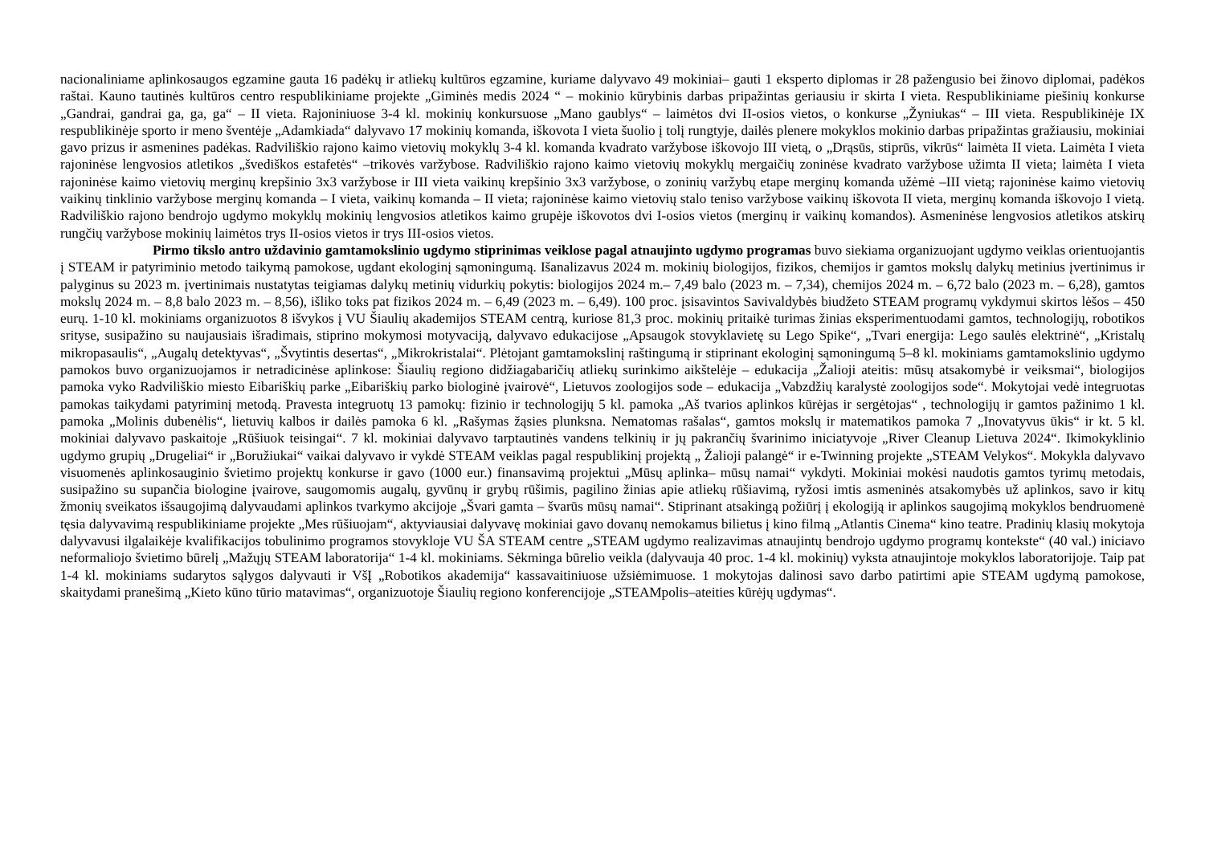nacionaliniame aplinkosaugos egzamine gauta 16 padėkų ir atliekų kultūros egzamine, kuriame dalyvavo 49 mokiniai– gauti 1 eksperto diplomas ir 28 pažengusio bei žinovo diplomai, padėkos raštai. Kauno tautinės kultūros centro respublikiniame projekte „Giminės medis 2024 “ – mokinio kūrybinis darbas pripažintas geriausiu ir skirta I vieta. Respublikiniame piešinių konkurse „Gandrai, gandrai ga, ga, ga“ – II vieta. Rajoniniuose 3-4 kl. mokinių konkursuose „Mano gaublys“ – laimėtos dvi II-osios vietos, o konkurse „Žyniukas“ – III vieta. Respublikinėje IX respublikinėje sporto ir meno šventėje „Adamkiada“ dalyvavo 17 mokinių komanda, iškovota I vieta šuolio į tolį rungtyje, dailės plenere mokyklos mokinio darbas pripažintas gražiausiu, mokiniai gavo prizus ir asmenines padėkas. Radviliškio rajono kaimo vietovių mokyklų 3-4 kl. komanda kvadrato varžybose iškovojo III vietą, o „Drąsūs, stiprūs, vikrūs“ laimėta II vieta. Laimėta I vieta rajoninėse lengvosios atletikos „švediškos estafetės“ –trikovės varžybose. Radviliškio rajono kaimo vietovių mokyklų mergaičių zoninėse kvadrato varžybose užimta II vieta; laimėta I vieta rajoninėse kaimo vietovių merginų krepšinio 3x3 varžybose ir III vieta vaikinų krepšinio 3x3 varžybose, o zoninių varžybų etape merginų komanda užėmė –III vietą; rajoninėse kaimo vietovių vaikinų tinklinio varžybose merginų komanda – I vieta, vaikinų komanda – II vieta; rajoninėse kaimo vietovių stalo teniso varžybose vaikinų iškovota II vieta, merginų komanda iškovojo I vietą. Radviliškio rajono bendrojo ugdymo mokyklų mokinių lengvosios atletikos kaimo grupėje iškovotos dvi I-osios vietos (merginų ir vaikinų komandos). Asmeninėse lengvosios atletikos atskirų rungčių varžybose mokinių laimėtos trys II-osios vietos ir trys III-osios vietos.
Pirmo tikslo antro uždavinio gamtamokslinio ugdymo stiprinimas veiklose pagal atnaujinto ugdymo programas buvo siekiama organizuojant ugdymo veiklas orientuojantis į STEAM ir patyriminio metodo taikymą pamokose, ugdant ekologinį sąmoningumą. Išanalizavus 2024 m. mokinių biologijos, fizikos, chemijos ir gamtos mokslų dalykų metinius įvertinimus ir palyginus su 2023 m. įvertinimais nustatytas teigiamas dalykų metinių vidurkių pokytis: biologijos 2024 m.– 7,49 balo (2023 m. – 7,34), chemijos 2024 m. – 6,72 balo (2023 m. – 6,28), gamtos mokslų 2024 m. – 8,8 balo 2023 m. – 8,56), išliko toks pat fizikos 2024 m. – 6,49 (2023 m. – 6,49). 100 proc. įsisavintos Savivaldybės biudžeto STEAM programų vykdymui skirtos lėšos – 450 eurų. 1-10 kl. mokiniams organizuotos 8 išvykos į VU Šiaulių akademijos STEAM centrą, kuriose 81,3 proc. mokinių pritaikė turimas žinias eksperimentuodami gamtos, technologijų, robotikos srityse, susipažino su naujausiais išradimais, stiprino mokymosi motyvaciją, dalyvavo edukacijose „Apsaugok stovyklavietę su Lego Spike“, „Tvari energija: Lego saulės elektrinė“, „Kristalų mikropasaulis“, „Augalų detektyvas“, „Švytintis desertas“, „Mikrokristalai“. Plėtojant gamtamokslinį raštingumą ir stiprinant ekologinį sąmoningumą 5–8 kl. mokiniams gamtamokslinio ugdymo pamokos buvo organizuojamos ir netradicinėse aplinkose: Šiaulių regiono didžiagabaričių atliekų surinkimo aikštelėje – edukacija „Žalioji ateitis: mūsų atsakomybė ir veiksmai“, biologijos pamoka vyko Radviliškio miesto Eibariškių parke „Eibariškių parko biologinė įvairovė“, Lietuvos zoologijos sode – edukacija „Vabzdžių karalystė zoologijos sode“. Mokytojai vedė integruotas pamokas taikydami patyriminį metodą. Pravesta integruotų 13 pamokų: fizinio ir technologijų 5 kl. pamoka „Aš tvarios aplinkos kūrėjas ir sergėtojas“ , technologijų ir gamtos pažinimo 1 kl. pamoka „Molinis dubenėlis“, lietuvių kalbos ir dailės pamoka 6 kl. „Rašymas žąsies plunksna. Nematomas rašalas“, gamtos mokslų ir matematikos pamoka 7 „Inovatyvus ūkis“ ir kt. 5 kl. mokiniai dalyvavo paskaitoje „Rūšiuok teisingai“. 7 kl. mokiniai dalyvavo tarptautinės vandens telkinių ir jų pakrančių švarinimo iniciatyvoje „River Cleanup Lietuva 2024“. Ikimokyklinio ugdymo grupių „Drugeliai“ ir „Boružiukai“ vaikai dalyvavo ir vykdė STEAM veiklas pagal respublikinį projektą „ Žalioji palangė“ ir e-Twinning projekte „STEAM Velykos“. Mokykla dalyvavo visuomenės aplinkosauginio švietimo projektų konkurse ir gavo (1000 eur.) finansavimą projektui „Mūsų aplinka– mūsų namai“ vykdyti. Mokiniai mokėsi naudotis gamtos tyrimų metodais, susipažino su supančia biologine įvairove, saugomomis augalų, gyvūnų ir grybų rūšimis, pagilino žinias apie atliekų rūšiavimą, ryžosi imtis asmeninės atsakomybės už aplinkos, savo ir kitų žmonių sveikatos išsaugojimą dalyvaudami aplinkos tvarkymo akcijoje „Švari gamta – švarūs mūsų namai“. Stiprinant atsakingą požiūrį į ekologiją ir aplinkos saugojimą mokyklos bendruomenė tęsia dalyvavimą respublikiniame projekte „Mes rūšiuojam“, aktyviausiai dalyvavę mokiniai gavo dovanų nemokamus bilietus į kino filmą „Atlantis Cinema“ kino teatre. Pradinių klasių mokytoja dalyvavusi ilgalaikėje kvalifikacijos tobulinimo programos stovykloje VU ŠA STEAM centre „STEAM ugdymo realizavimas atnaujintų bendrojo ugdymo programų kontekste“ (40 val.) iniciavo neformaliojo švietimo būrelį „Mažųjų STEAM laboratorija“ 1-4 kl. mokiniams. Sėkminga būrelio veikla (dalyvauja 40 proc. 1-4 kl. mokinių) vyksta atnaujintoje mokyklos laboratorijoje. Taip pat 1-4 kl. mokiniams sudarytos sąlygos dalyvauti ir VšĮ „Robotikos akademija“ kassavaitiniuose užsiėmimuose. 1 mokytojas dalinosi savo darbo patirtimi apie STEAM ugdymą pamokose, skaitydami pranešimą „Kieto kūno tūrio matavimas“, organizuotoje Šiaulių regiono konferencijoje „STEAMpolis–ateities kūrėjų ugdymas“.